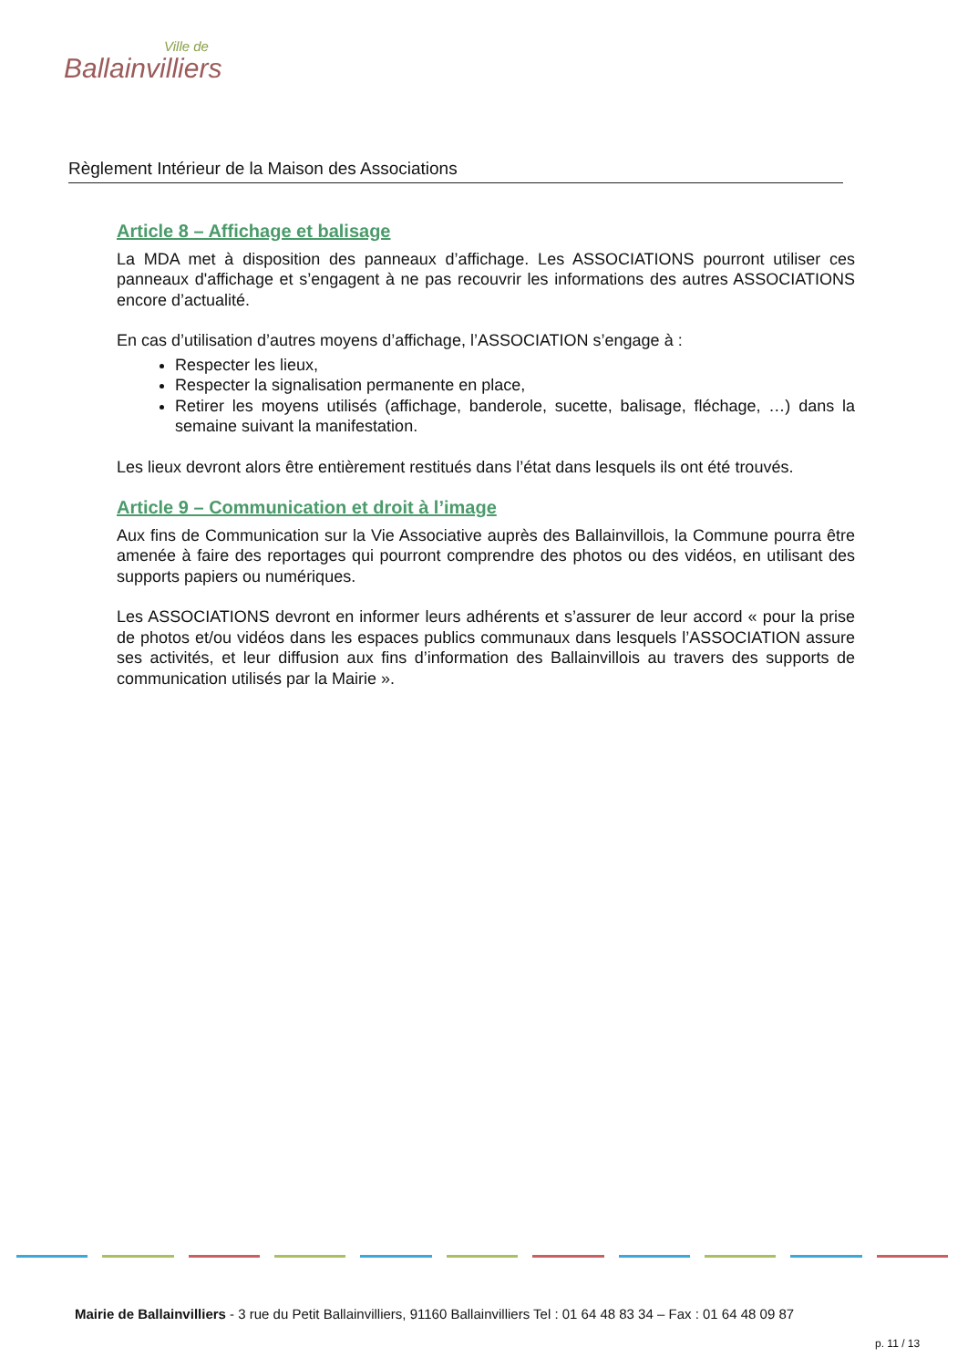Ville de
Ballainvilliers
Règlement Intérieur de la Maison des Associations
Article 8 – Affichage et balisage
La MDA met à disposition des panneaux d’affichage. Les ASSOCIATIONS pourront utiliser ces panneaux d'affichage et s’engagent à ne pas recouvrir les informations des autres ASSOCIATIONS encore d’actualité.
En cas d’utilisation d’autres moyens d’affichage, l’ASSOCIATION s’engage à :
Respecter les lieux,
Respecter la signalisation permanente en place,
Retirer les moyens utilisés (affichage, banderole, sucette, balisage, fléchage, …) dans la semaine suivant la manifestation.
Les lieux devront alors être entièrement restitués dans l’état dans lesquels ils ont été trouvés.
Article 9 – Communication et droit à l’image
Aux fins de Communication sur la Vie Associative auprès des Ballainvillois, la Commune pourra être amenée à faire des reportages qui pourront comprendre des photos ou des vidéos, en utilisant des supports papiers ou numériques.
Les ASSOCIATIONS devront en informer leurs adhérents et s’assurer de leur accord « pour la prise de photos et/ou vidéos dans les espaces publics communaux dans lesquels l’ASSOCIATION assure ses activités, et leur diffusion aux fins d’information des Ballainvillois au travers des supports de communication utilisés par la Mairie ».
Mairie de Ballainvilliers - 3 rue du Petit Ballainvilliers, 91160 Ballainvilliers Tel : 01 64 48 83 34 – Fax : 01 64 48 09 87
p. 11 / 13